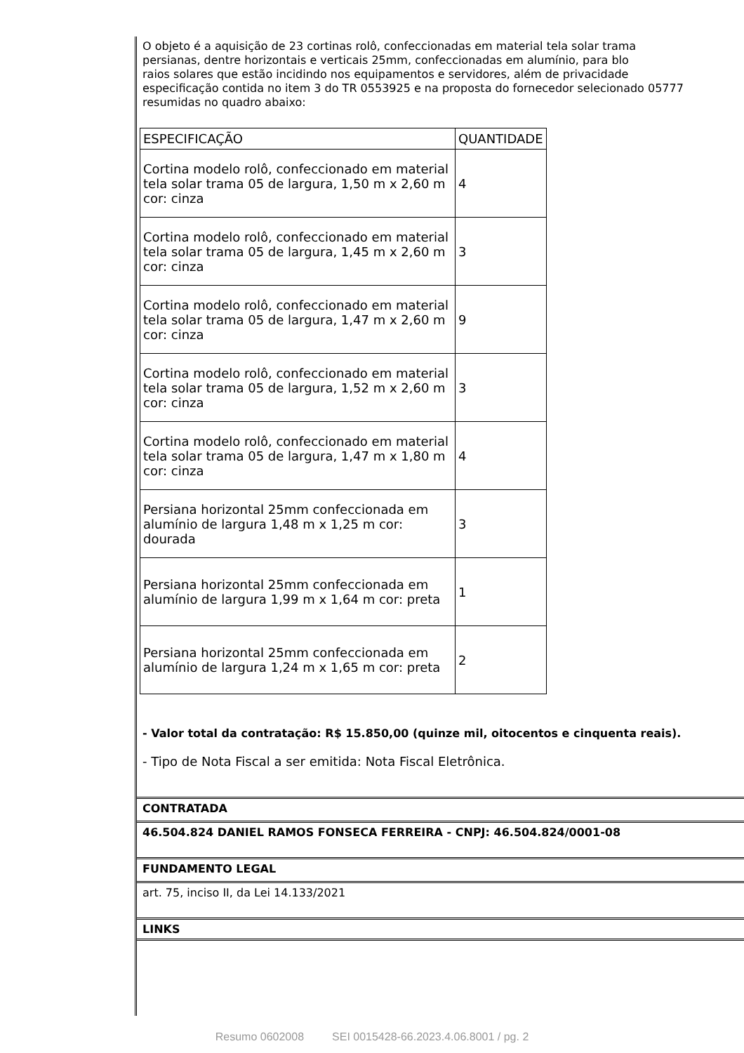O objeto é a aquisição de 23 cortinas rolô, confeccionadas em material tela solar trama
persianas, dentre horizontais e verticais 25mm, confeccionadas em alumínio, para blo
raios solares que estão incidindo nos equipamentos e servidores, além de privacidade
especificação contida no item 3 do TR 0553925 e na proposta do fornecedor selecionado 05777
resumidas no quadro abaixo:
| ESPECIFICAÇÃO | QUANTIDADE |
| Cortina modelo rolô, confeccionado em material tela solar trama 05 de largura, 1,50 m x 2,60 m cor: cinza | 4 |
| Cortina modelo rolô, confeccionado em material tela solar trama 05 de largura, 1,45 m x 2,60 m cor: cinza | 3 |
| Cortina modelo rolô, confeccionado em material tela solar trama 05 de largura, 1,47 m x 2,60 m cor: cinza | 9 |
| Cortina modelo rolô, confeccionado em material tela solar trama 05 de largura, 1,52 m x 2,60 m cor: cinza | 3 |
| Cortina modelo rolô, confeccionado em material tela solar trama 05 de largura, 1,47 m x 1,80 m cor: cinza | 4 |
| Persiana horizontal 25mm confeccionada em alumínio de largura 1,48 m x 1,25 m cor: dourada | 3 |
| Persiana horizontal 25mm confeccionada em alumínio de largura 1,99 m x 1,64 m cor: preta | 1 |
| Persiana horizontal 25mm confeccionada em alumínio de largura 1,24 m x 1,65 m cor: preta | 2 |
- Valor total da contratação: R$ 15.850,00 (quinze mil, oitocentos e cinquenta reais).
- Tipo de Nota Fiscal a ser emitida: Nota Fiscal Eletrônica.
CONTRATADA
46.504.824 DANIEL RAMOS FONSECA FERREIRA - CNPJ: 46.504.824/0001-08
FUNDAMENTO LEGAL
art. 75, inciso II, da Lei 14.133/2021
LINKS
Resumo 0602008 SEI 0015428-66.2023.4.06.8001 / pg. 2